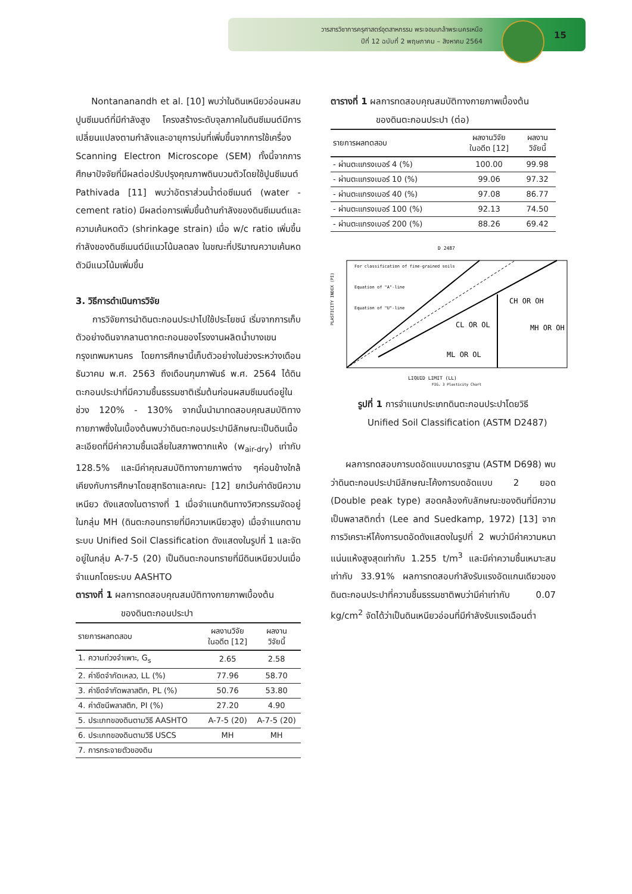วารสารวิชาการครุศาสตร์อุตสาหกรรม พระจอมเกล้าพระนครเหนือ
ปีที่ 12 ฉบับที่ 2 พฤษภาคม – สิงหาคม 2564
15
Nontananandh et al. [10] พบว่าในดินเหนียวอ่อนผสมปูนซีเมนต์ที่มีกำลังสูง โครงสร้างระดับจุลภาคในดินซีเมนต์มีการเปลี่ยนแปลงตามกำลังและอายุการบ่มที่เพิ่มขึ้นจากการใช้เครื่อง Scanning Electron Microscope (SEM) ทั้งนี้จากการศึกษาปัจจัยที่มีผลต่อปรับปรุงคุณภาพดินบวมตัวโดยใช้ปูนซีเมนต์ Pathivada [11] พบว่าอัตราส่วนน้ำต่อซีเมนต์ (water - cement ratio) มีผลต่อการเพิ่มขึ้นด้านกำลังของดินซีเมนต์และความเค้นหดตัว (shrinkage strain) เมื่อ w/c ratio เพิ่มขึ้น กำลังของดินซีเมนต์มีแนวโน้มลดลง ในขณะที่ปริมาณความเค้นหดตัวมีแนวโน้มเพิ่มขึ้น
3. วิธีการดำเนินการวิจัย
การวิจัยการนำดินตะกอนประปาไปใช้ประโยชน์ เริ่มจากการเก็บตัวอย่างดินจากลานตากตะกอนของโรงงานผลิตน้ำบางเขน กรุงเทพมหานคร โดยการศึกษานี้เก็บตัวอย่างในช่วงระหว่างเดือนธันวาคม พ.ศ. 2563 ถึงเดือนกุมภาพันธ์ พ.ศ. 2564 ได้ดินตะกอนประปาที่มีความชื้นธรรมชาติเริ่มต้นก่อนผสมซีเมนต์อยู่ในช่วง 120% - 130% จากนั้นนำมาทดสอบคุณสมบัติทางกายภาพซึ่งในเบื้องต้นพบว่าดินตะกอนประปามีลักษณะเป็นดินเนื้อละเอียดที่มีค่าความชื้นเฉลี่ยในสภาพตากแห้ง (w<sub>air-dry</sub>) เท่ากับ 128.5% และมีค่าคุณสมบัติทางกายภาพต่าง ๆค่อนข้างใกล้เคียงกับการศึกษาโดยสุทธิดาและคณะ [12] ยกเว้นค่าดัชนีความเหนียว ดังแสดงในตารางที่ 1 เมื่อจำแนกดินทางวิศวกรรมจัดอยู่ในกลุ่ม MH (ดินตะกอนทรายที่มีความเหนียวสูง) เมื่อจำแนกตามระบบ Unified Soil Classification ดังแสดงในรูปที่ 1 และจัดอยู่ในกลุ่ม A-7-5 (20) เป็นดินตะกอนทรายที่มีดินเหนียวปนเมื่อจำแนกโดยระบบ AASHTO
ตารางที่ 1 ผลการทดสอบคุณสมบัติทางกายภาพเบื้องต้น
ของดินตะกอนประปา
| รายการผลทดสอบ | ผลงานวิจัย ในอดีต [12] | ผลงาน วิจัยนี้ |
| --- | --- | --- |
| 1. ความถ่วงจำเพาะ, G<sub>s</sub> | 2.65 | 2.58 |
| 2. ค่าขีดจำกัดเหลว, LL (%) | 77.96 | 58.70 |
| 3. ค่าขีดจำกัดพลาสติก, PL (%) | 50.76 | 53.80 |
| 4. ค่าดัชนีพลาสติก, PI (%) | 27.20 | 4.90 |
| 5. ประเภทของดินตามวิธี AASHTO | A-7-5 (20) | A-7-5 (20) |
| 6. ประเภทของดินตามวิธี USCS | MH | MH |
| 7. การกระจายตัวของดิน | | |
ตารางที่ 1 ผลการทดสอบคุณสมบัติทางกายภาพเบื้องต้น
ของดินตะกอนประปา (ต่อ)
| รายการผลทดสอบ | ผลงานวิจัย ในอดีต [12] | ผลงาน วิจัยนี้ |
| --- | --- | --- |
| - ผ่านตะแกรงเบอร์ 4 (%) | 100.00 | 99.98 |
| - ผ่านตะแกรงเบอร์ 10 (%) | 99.06 | 97.32 |
| - ผ่านตะแกรงเบอร์ 40 (%) | 97.08 | 86.77 |
| - ผ่านตะแกรงเบอร์ 100 (%) | 92.13 | 74.50 |
| - ผ่านตะแกรงเบอร์ 200 (%) | 88.26 | 69.42 |
D 2487
For classification of fine-grained soils
Equation of "A"-line
Equation of "U"-line
CH OR OH
CL OR OL
MH OR OH
ML OR OL
LIQUID LIMIT (LL)
PLASTICITY INDEX (PI)
FIG. 3 Plasticity Chart
รูปที่ 1 การจำแนกประเภทดินตะกอนประปาโดยวิธี
Unified Soil Classification (ASTM D2487)
ผลการทดสอบการบดอัดแบบมาตรฐาน (ASTM D698) พบว่าดินตะกอนประปามีลักษณะโค้งการบดอัดแบบ 2 ยอด (Double peak type) สอดคล้องกับลักษณะของดินที่มีความเป็นพลาสติกต่ำ (Lee and Suedkamp, 1972) [13] จากการวิเคราะห์โค้งการบดอัดดังแสดงในรูปที่ 2 พบว่ามีค่าความหนาแน่นแห้งสูงสุดเท่ากับ 1.255 t/m<sup>3</sup> และมีค่าความชื้นเหมาะสมเท่ากับ 33.91% ผลการทดสอบกำลังรับแรงอัดแกนเดียวของดินตะกอนประปาที่ความชื้นธรรมชาติพบว่ามีค่าเท่ากับ 0.07 kg/cm<sup>2</sup> จัดได้ว่าเป็นดินเหนียวอ่อนที่มีกำลังรับแรงเฉือนต่ำ